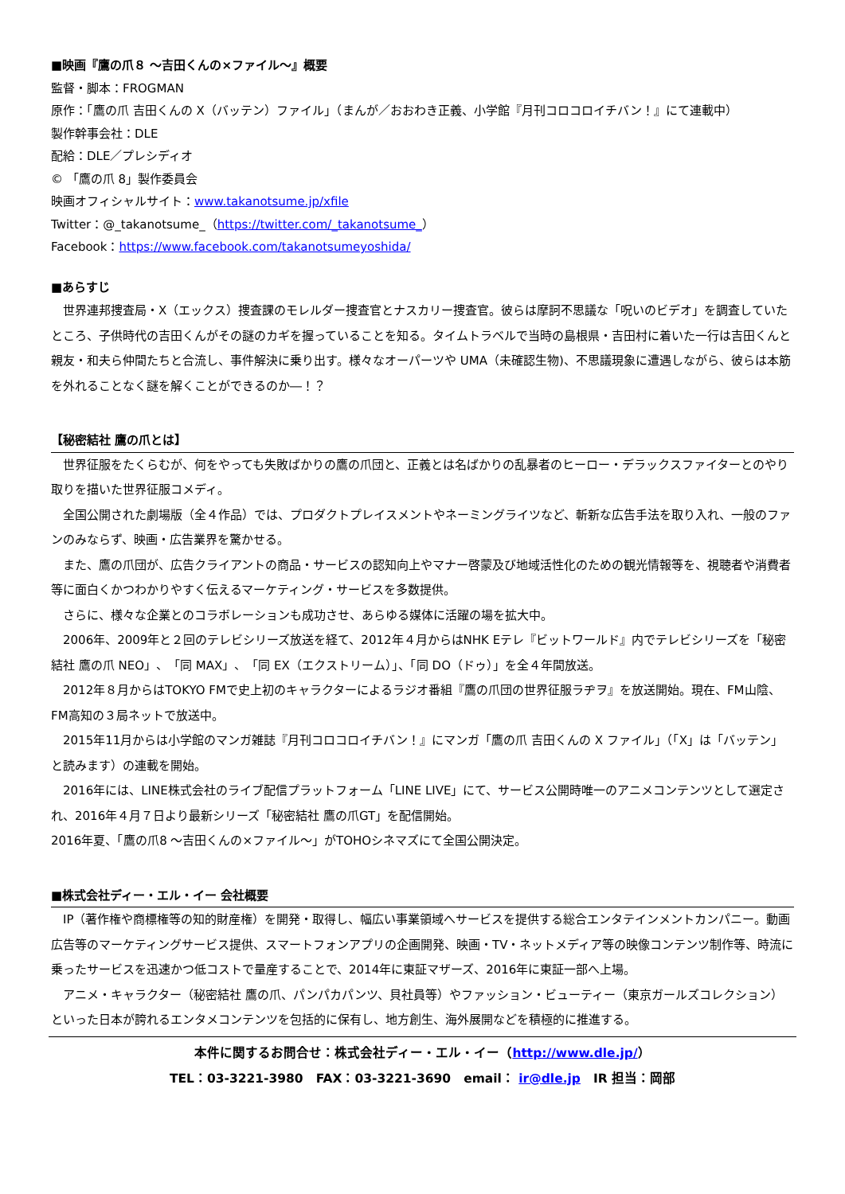■映画『鷹の爪８ 〜吉田くんの×ファイル〜』概要
監督・脚本：FROGMAN
原作：「鷹の爪 吉田くんの X（バッテン）ファイル」（まんが／おおわき正義、小学館『月刊コロコロイチバン！』にて連載中）
製作幹事会社：DLE
配給：DLE／プレシディオ
© 「鷹の爪 8」製作委員会
映画オフィシャルサイト：www.takanotsume.jp/xfile
Twitter：@_takanotsume_（https://twitter.com/_takanotsume_）
Facebook：https://www.facebook.com/takanotsumeyoshida/
■あらすじ
世界連邦捜査局・X（エックス）捜査課のモレルダー捜査官とナスカリー捜査官。彼らは摩訶不思議な「呪いのビデオ」を調査していたところ、子供時代の吉田くんがその謎のカギを握っていることを知る。タイムトラベルで当時の島根県・吉田村に着いた一行は吉田くんと親友・和夫ら仲間たちと合流し、事件解決に乗り出す。様々なオーパーツや UMA（未確認生物)、不思議現象に遭遇しながら、彼らは本筋を外れることなく謎を解くことができるのか―！？
【秘密結社 鷹の爪とは】
世界征服をたくらむが、何をやっても失敗ばかりの鷹の爪団と、正義とは名ばかりの乱暴者のヒーロー・デラックスファイターとのやり取りを描いた世界征服コメディ。
全国公開された劇場版（全４作品）では、プロダクトプレイスメントやネーミングライツなど、斬新な広告手法を取り入れ、一般のファンのみならず、映画・広告業界を驚かせる。
また、鷹の爪団が、広告クライアントの商品・サービスの認知向上やマナー啓蒙及び地域活性化のための観光情報等を、視聴者や消費者等に面白くかつわかりやすく伝えるマーケティング・サービスを多数提供。
さらに、様々な企業とのコラボレーションも成功させ、あらゆる媒体に活躍の場を拡大中。
2006年、2009年と２回のテレビシリーズ放送を経て、2012年４月からはNHK Eテレ『ビットワールド』内でテレビシリーズを「秘密結社 鷹の爪 NEO」、「同 MAX」、「同 EX（エクストリーム）」、「同 DO（ドゥ）」を全４年間放送。
2012年８月からはTOKYO FMで史上初のキャラクターによるラジオ番組『鷹の爪団の世界征服ラヂヲ』を放送開始。現在、FM山陰、FM高知の３局ネットで放送中。
2015年11月からは小学館のマンガ雑誌『月刊コロコロイチバン！』にマンガ「鷹の爪 吉田くんの X ファイル」（「X」は「バッテン」と読みます）の連載を開始。
2016年には、LINE株式会社のライブ配信プラットフォーム「LINE LIVE」にて、サービス公開時唯一のアニメコンテンツとして選定され、2016年４月７日より最新シリーズ「秘密結社 鷹の爪GT」を配信開始。
2016年夏、「鷹の爪8 〜吉田くんの×ファイル〜」がTOHOシネマズにて全国公開決定。
■株式会社ディー・エル・イー 会社概要
IP（著作権や商標権等の知的財産権）を開発・取得し、幅広い事業領域へサービスを提供する総合エンタテインメントカンパニー。動画広告等のマーケティングサービス提供、スマートフォンアプリの企画開発、映画・TV・ネットメディア等の映像コンテンツ制作等、時流に乗ったサービスを迅速かつ低コストで量産することで、2014年に東証マザーズ、2016年に東証一部へ上場。
アニメ・キャラクター（秘密結社 鷹の爪、パンパカパンツ、貝社員等）やファッション・ビューティー（東京ガールズコレクション）といった日本が誇れるエンタメコンテンツを包括的に保有し、地方創生、海外展開などを積極的に推進する。
本件に関するお問合せ：株式会社ディー・エル・イー（http://www.dle.jp/）
TEL：03-3221-3980　FAX：03-3221-3690　email： ir@dle.jp　IR 担当：岡部